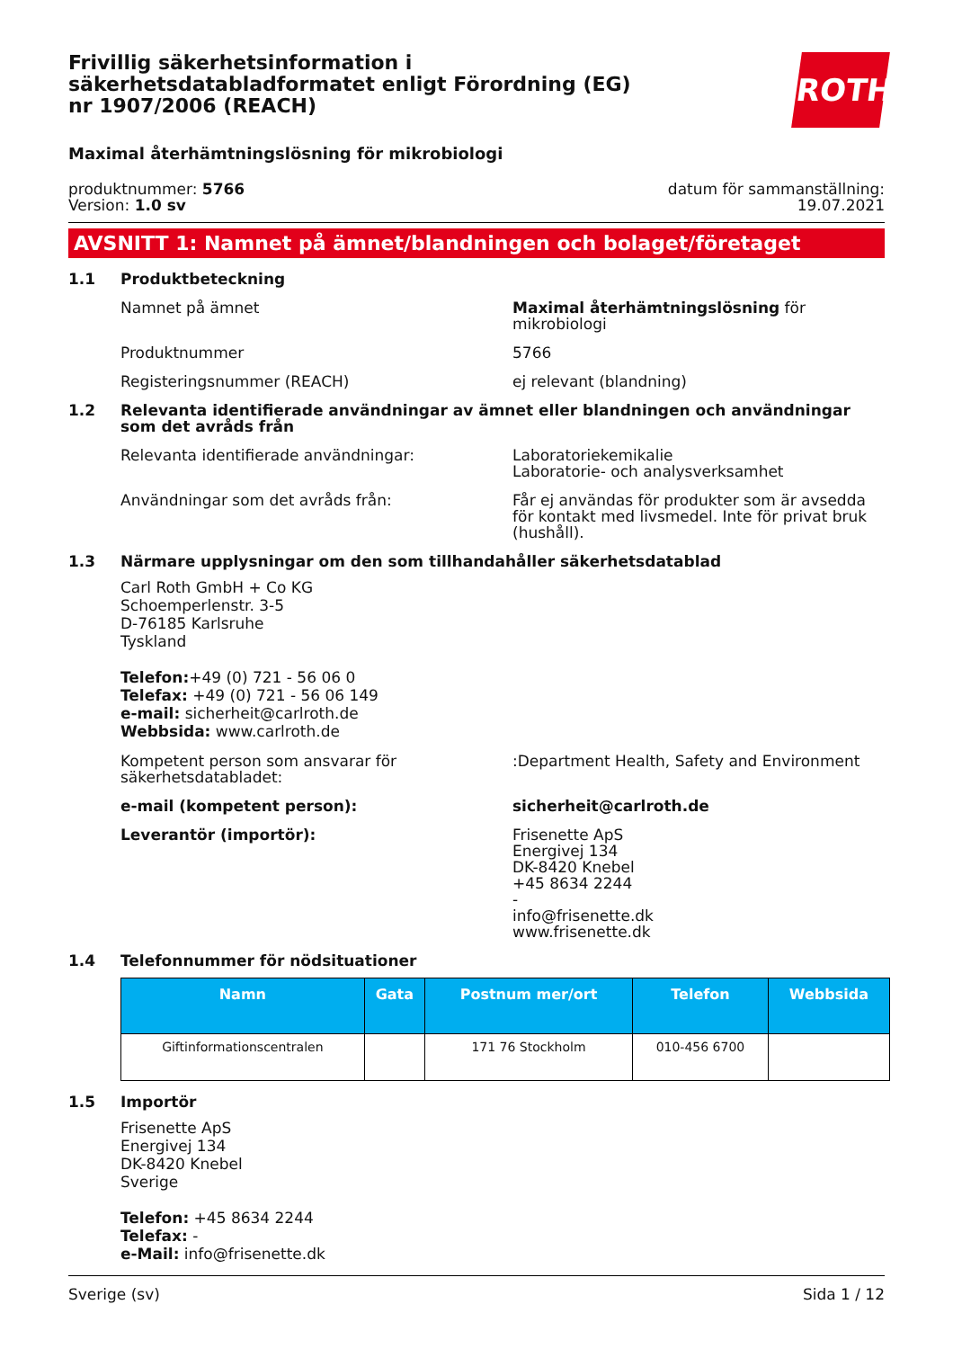ROTH
Frivillig säkerhetsinformation i säkerhetsdatabladformatet enligt Förordning (EG) nr 1907/2006 (REACH)
Maximal återhämtningslösning för mikrobiologi
produktnummer: 5766
Version: 1.0 sv
datum för sammanställning:
19.07.2021
AVSNITT 1: Namnet på ämnet/blandningen och bolaget/företaget
1.1 Produktbeteckning
Namnet på ämnet Maximal återhämtningslösning för mikrobiologi
Produktnummer 5766
Registeringsnummer (REACH) ej relevant (blandning)
1.2 Relevanta identifierade användningar av ämnet eller blandningen och användningar som det avråds från
Relevanta identifierade användningar: Laboratoriekemikalie
Laboratorie- och analysverksamhet
Användningar som det avråds från: Får ej användas för produkter som är avsedda för kontakt med livsmedel. Inte för privat bruk (hushåll).
1.3 Närmare upplysningar om den som tillhandahåller säkerhetsdatablad
Carl Roth GmbH + Co KG
Schoemperlenstr. 3-5
D-76185 Karlsruhe
Tyskland
Telefon:+49 (0) 721 - 56 06 0
Telefax: +49 (0) 721 - 56 06 149
e-mail: sicherheit@carlroth.de
Webbsida: www.carlroth.de
Kompetent person som ansvarar för säkerhetsdatabladet:
:Department Health, Safety and Environment
e-mail (kompetent person): sicherheit@carlroth.de
Leverantör (importör): Frisenette ApS
Energivej 134
DK-8420 Knebel
+45 8634 2244
-
info@frisenette.dk
www.frisenette.dk
1.4 Telefonnummer för nödsituationer
| Namn | Gata | Postnum mer/ort | Telefon | Webbsida |
| --- | --- | --- | --- | --- |
| Giftinformationscentralen | | 171 76 Stockholm | 010-456 6700 | |
1.5 Importör
Frisenette ApS
Energivej 134
DK-8420 Knebel
Sverige
Telefon: +45 8634 2244
Telefax: -
e-Mail: info@frisenette.dk
Sverige (sv) Sida 1 / 12